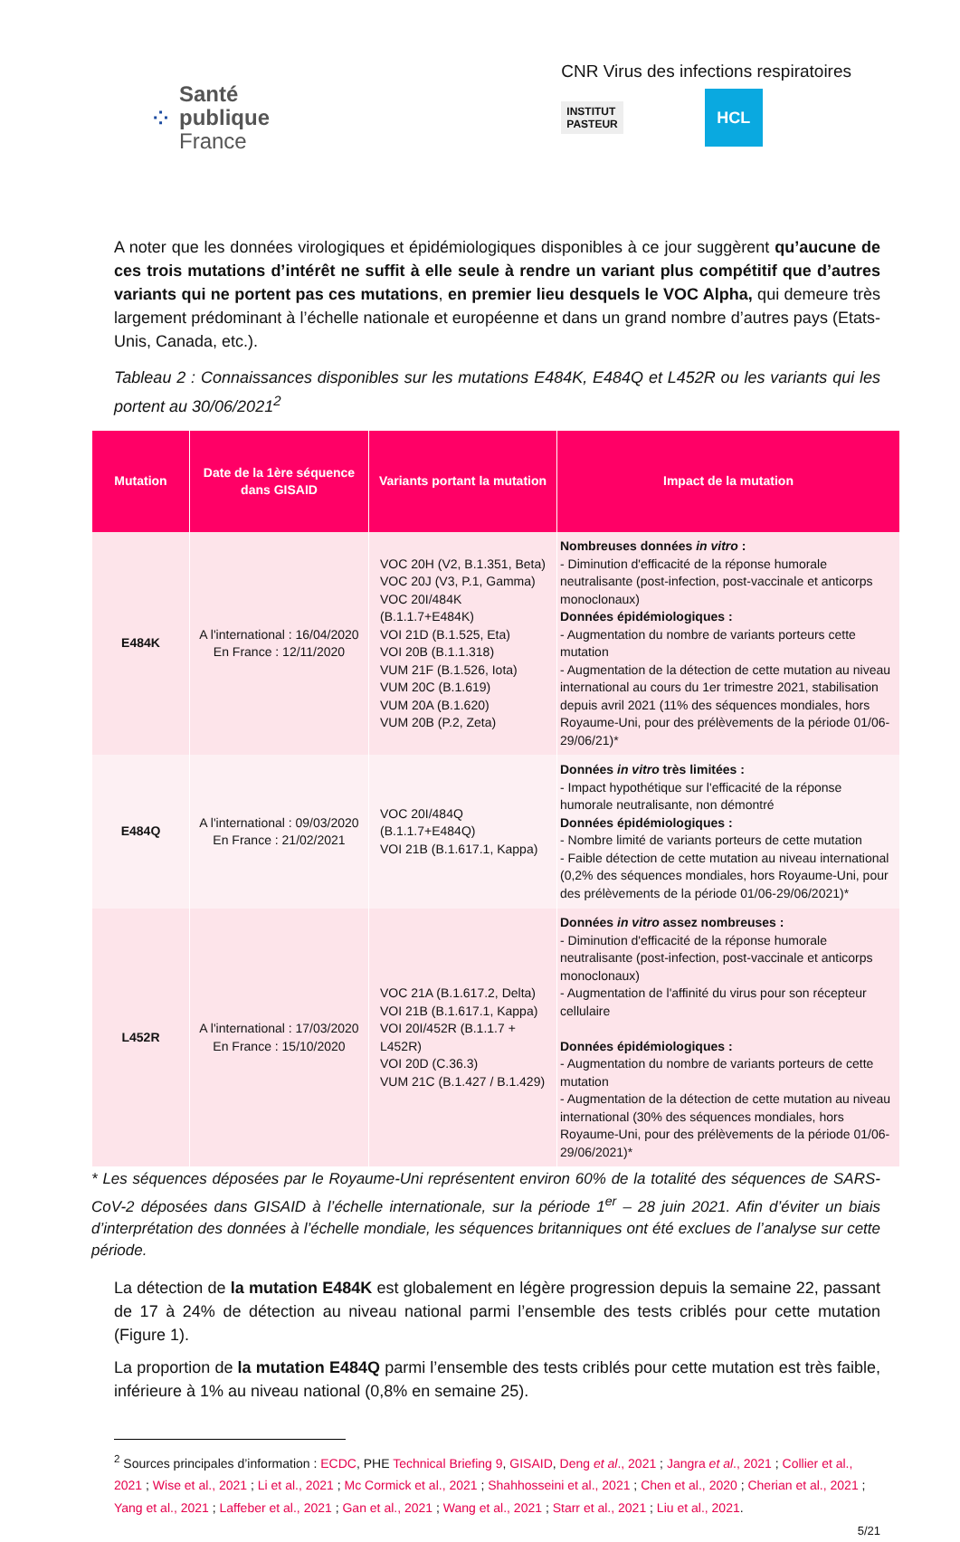⁘
Santé
publique
France
CNR Virus des infections respiratoires
INSTITUT
PASTEUR
HCL
A noter que les données virologiques et épidémiologiques disponibles à ce jour suggèrent qu’aucune de ces trois mutations d’intérêt ne suffit à elle seule à rendre un variant plus compétitif que d’autres variants qui ne portent pas ces mutations, en premier lieu desquels le VOC Alpha, qui demeure très largement prédominant à l’échelle nationale et européenne et dans un grand nombre d’autres pays (Etats-Unis, Canada, etc.).
Tableau 2 : Connaissances disponibles sur les mutations E484K, E484Q et L452R ou les variants qui les portent au 30/06/2021<sup>2</sup>
| Mutation | Date de la 1ère séquence dans GISAID | Variants portant la mutation | Impact de la mutation |
| --- | --- | --- | --- |
| E484K | A l'international : 16/04/2020 En France : 12/11/2020 | VOC 20H (V2, B.1.351, Beta) VOC 20J (V3, P.1, Gamma) VOC 20I/484K (B.1.1.7+E484K) VOI 21D (B.1.525, Eta) VOI 20B (B.1.1.318) VUM 21F (B.1.526, Iota) VUM 20C (B.1.619) VUM 20A (B.1.620) VUM 20B (P.2, Zeta) | Nombreuses données in vitro : - Diminution d'efficacité de la réponse humorale neutralisante (post-infection, post-vaccinale et anticorps monoclonaux) Données épidémiologiques : - Augmentation du nombre de variants porteurs cette mutation - Augmentation de la détection de cette mutation au niveau international au cours du 1er trimestre 2021, stabilisation depuis avril 2021 (11% des séquences mondiales, hors Royaume-Uni, pour des prélèvements de la période 01/06-29/06/21)* |
| E484Q | A l'international : 09/03/2020 En France : 21/02/2021 | VOC 20I/484Q (B.1.1.7+E484Q) VOI 21B (B.1.617.1, Kappa) | Données in vitro très limitées : - Impact hypothétique sur l'efficacité de la réponse humorale neutralisante, non démontré Données épidémiologiques : - Nombre limité de variants porteurs de cette mutation - Faible détection de cette mutation au niveau international (0,2% des séquences mondiales, hors Royaume-Uni, pour des prélèvements de la période 01/06-29/06/2021)* |
| L452R | A l'international : 17/03/2020 En France : 15/10/2020 | VOC 21A (B.1.617.2, Delta) VOI 21B (B.1.617.1, Kappa) VOI 20I/452R (B.1.1.7 + L452R) VOI 20D (C.36.3) VUM 21C (B.1.427 / B.1.429) | Données in vitro assez nombreuses : - Diminution d'efficacité de la réponse humorale neutralisante (post-infection, post-vaccinale et anticorps monoclonaux) - Augmentation de l'affinité du virus pour son récepteur cellulaire Données épidémiologiques : - Augmentation du nombre de variants porteurs de cette mutation - Augmentation de la détection de cette mutation au niveau international (30% des séquences mondiales, hors Royaume-Uni, pour des prélèvements de la période 01/06-29/06/2021)* |
* Les séquences déposées par le Royaume-Uni représentent environ 60% de la totalité des séquences de SARS-CoV-2 déposées dans GISAID à l’échelle internationale, sur la période 1<sup>er</sup> – 28 juin 2021. Afin d’éviter un biais d’interprétation des données à l’échelle mondiale, les séquences britanniques ont été exclues de l’analyse sur cette période.
La détection de la mutation E484K est globalement en légère progression depuis la semaine 22, passant de 17 à 24% de détection au niveau national parmi l’ensemble des tests criblés pour cette mutation (Figure 1).
La proportion de la mutation E484Q parmi l’ensemble des tests criblés pour cette mutation est très faible, inférieure à 1% au niveau national (0,8% en semaine 25).
<sup>2</sup> Sources principales d’information : ECDC, PHE Technical Briefing 9, GISAID, Deng et al., 2021 ; Jangra et al., 2021 ; Collier et al., 2021 ; Wise et al., 2021 ; Li et al., 2021 ; Mc Cormick et al., 2021 ; Shahhosseini et al., 2021 ; Chen et al., 2020 ; Cherian et al., 2021 ; Yang et al., 2021 ; Laffeber et al., 2021 ; Gan et al., 2021 ; Wang et al., 2021 ; Starr et al., 2021 ; Liu et al., 2021.
5/21